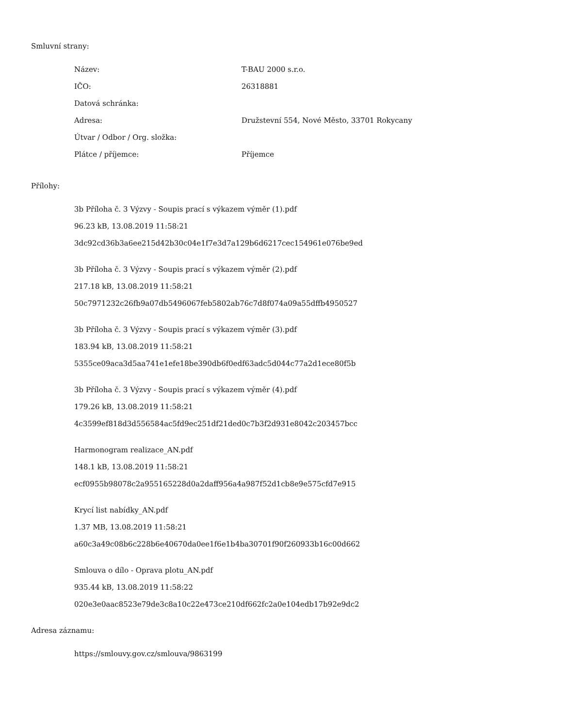Smluvní strany:
| Název: | T-BAU 2000 s.r.o. |
| IČO: | 26318881 |
| Datová schránka: | |
| Adresa: | Družstevní 554, Nové Město, 33701 Rokycany |
| Útvar / Odbor / Org. složka: | |
| Plátce / příjemce: | Příjemce |
Přílohy:
3b Příloha č. 3 Výzvy - Soupis prací s výkazem výměr (1).pdf
96.23 kB, 13.08.2019 11:58:21
3dc92cd36b3a6ee215d42b30c04e1f7e3d7a129b6d6217cec154961e076be9ed
3b Příloha č. 3 Výzvy - Soupis prací s výkazem výměr (2).pdf
217.18 kB, 13.08.2019 11:58:21
50c7971232c26fb9a07db5496067feb5802ab76c7d8f074a09a55dffb4950527
3b Příloha č. 3 Výzvy - Soupis prací s výkazem výměr (3).pdf
183.94 kB, 13.08.2019 11:58:21
5355ce09aca3d5aa741e1efe18be390db6f0edf63adc5d044c77a2d1ece80f5b
3b Příloha č. 3 Výzvy - Soupis prací s výkazem výměr (4).pdf
179.26 kB, 13.08.2019 11:58:21
4c3599ef818d3d556584ac5fd9ec251df21ded0c7b3f2d931e8042c203457bcc
Harmonogram realizace_AN.pdf
148.1 kB, 13.08.2019 11:58:21
ecf0955b98078c2a955165228d0a2daff956a4a987f52d1cb8e9e575cfd7e915
Krycí list nabídky_AN.pdf
1.37 MB, 13.08.2019 11:58:21
a60c3a49c08b6c228b6e40670da0ee1f6e1b4ba30701f90f260933b16c00d662
Smlouva o dílo - Oprava plotu_AN.pdf
935.44 kB, 13.08.2019 11:58:22
020e3e0aac8523e79de3c8a10c22e473ce210df662fc2a0e104edb17b92e9dc2
Adresa záznamu:
https://smlouvy.gov.cz/smlouva/9863199